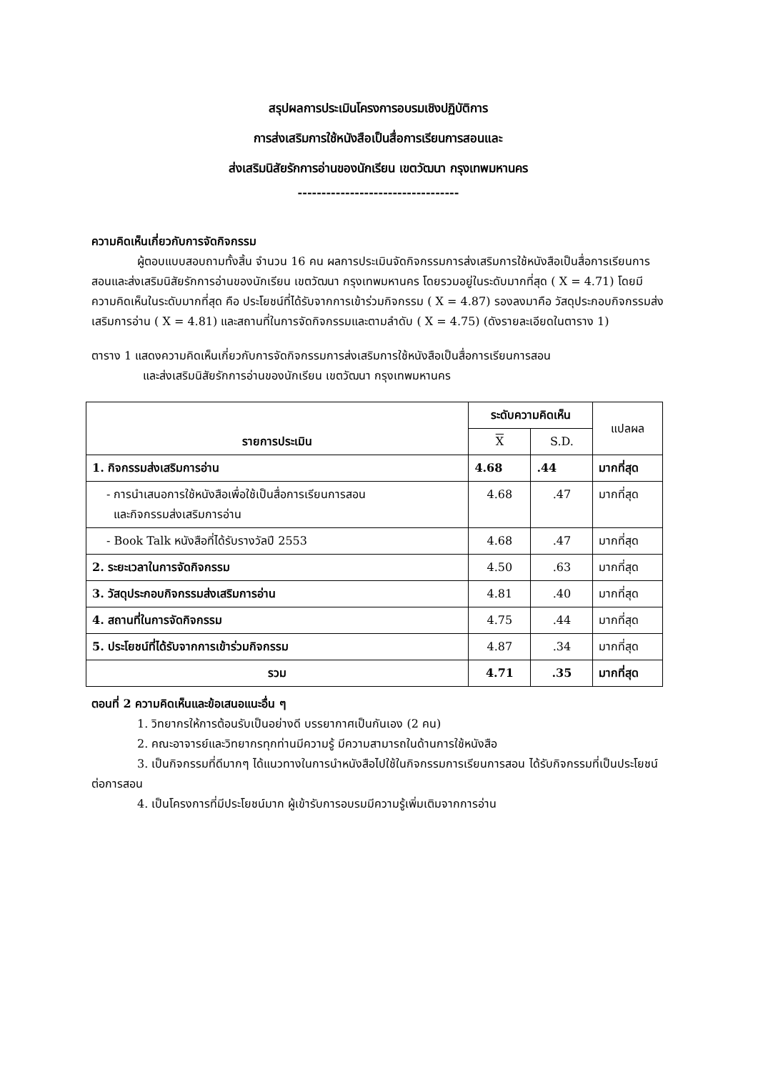สรุปผลการประเมินโครงการอบรมเชิงปฏิบัติการ
การส่งเสริมการใช้หนังสือเป็นสื่อการเรียนการสอนและ
ส่งเสริมนิสัยรักการอ่านของนักเรียน เขตวัฒนา กรุงเทพมหานคร
----------------------------------
ความคิดเห็นเกี่ยวกับการจัดกิจกรรม
ผู้ตอบแบบสอบถามทั้งสิ้น จำนวน 16 คน ผลการประเมินจัดกิจกรรมการส่งเสริมการใช้หนังสือเป็นสื่อการเรียนการสอนและส่งเสริมนิสัยรักการอ่านของนักเรียน เขตวัฒนา กรุงเทพมหานคร โดยรวมอยู่ในระดับมากที่สุด ( X = 4.71) โดยมีความคิดเห็นในระดับมากที่สุด คือ ประโยชน์ที่ได้รับจากการเข้าร่วมกิจกรรม ( X = 4.87) รองลงมาคือ วัสดุประกอบกิจกรรมส่งเสริมการอ่าน ( X = 4.81) และสถานที่ในการจัดกิจกรรมและตามลำดับ ( X = 4.75) (ดังรายละเอียดในตาราง 1)
ตาราง 1 แสดงความคิดเห็นเกี่ยวกับการจัดกิจกรรมการส่งเสริมการใช้หนังสือเป็นสื่อการเรียนการสอน
และส่งเสริมนิสัยรักการอ่านของนักเรียน เขตวัฒนา กรุงเทพมหานคร
| รายการประเมิน | ระดับความคิดเห็น | | แปลผล |
| --- | --- | --- | --- |
| | X | S.D. | |
| 1. กิจกรรมส่งเสริมการอ่าน | 4.68 | .44 | มากที่สุด |
| - การนำเสนอการใช้หนังสือเพื่อใช้เป็นสื่อการเรียนการสอน และกิจกรรมส่งเสริมการอ่าน | 4.68 | .47 | มากที่สุด |
| - Book Talk หนังสือที่ได้รับรางวัลปี 2553 | 4.68 | .47 | มากที่สุด |
| 2. ระยะเวลาในการจัดกิจกรรม | 4.50 | .63 | มากที่สุด |
| 3. วัสดุประกอบกิจกรรมส่งเสริมการอ่าน | 4.81 | .40 | มากที่สุด |
| 4. สถานที่ในการจัดกิจกรรม | 4.75 | .44 | มากที่สุด |
| 5. ประโยชน์ที่ได้รับจากการเข้าร่วมกิจกรรม | 4.87 | .34 | มากที่สุด |
| รวม | 4.71 | .35 | มากที่สุด |
ตอนที่ 2 ความคิดเห็นและข้อเสนอแนะอื่น ๆ
1. วิทยากรให้การต้อนรับเป็นอย่างดี บรรยากาศเป็นกันเอง (2 คน)
2. คณะอาจารย์และวิทยากรทุกท่านมีความรู้ มีความสามารถในด้านการใช้หนังสือ
3. เป็นกิจกรรมที่ดีมากๆ ได้แนวทางในการนำหนังสือไปใช้ในกิจกรรมการเรียนการสอน ได้รับกิจกรรมที่เป็นประโยชน์ต่อการสอน
4. เป็นโครงการที่มีประโยชน์มาก ผู้เข้ารับการอบรมมีความรู้เพิ่มเติมจากการอ่าน